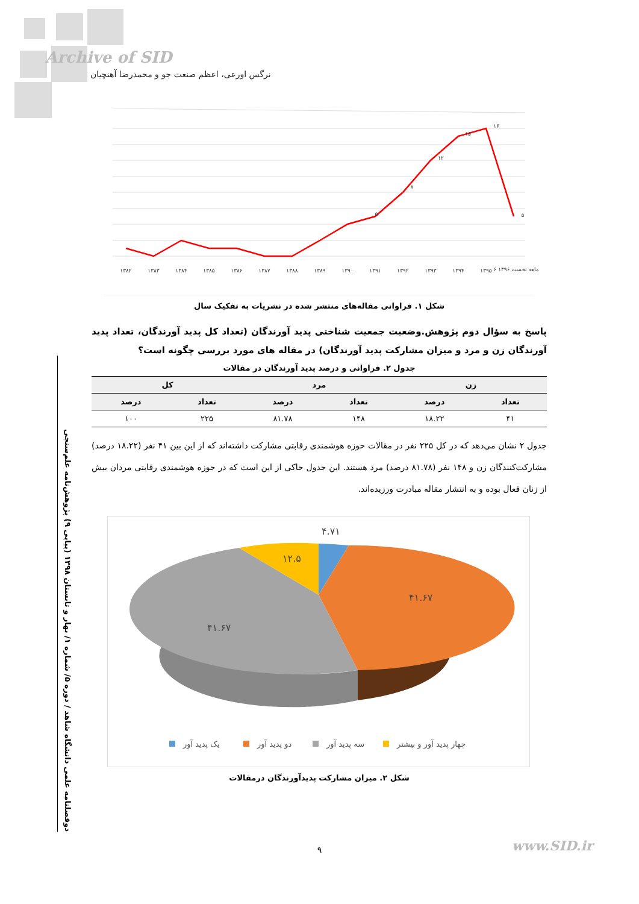Archive of SID
نرگس اورعی، اعظم صنعت جو و محمدرضا آهنچیان
دوفصلنامه علمی دانشگاه شاهد / دوره ۵/ شماره ۱/ بهار و تابستان ۱۳۹۸ (پیاپی ۹) پژوهش‌نامه علم‌سنجی
۱۳۸۲
۱۳۸۳
۱۳۸۴
۱۳۸۵
۱۳۸۶
۱۳۸۷
۱۳۸۸
۱۳۸۹
۱۳۹۰
۱۳۹۱
۱۳۹۲
۱۳۹۳
۱۳۹۴
۱۳۹۵
۶ ماهه نخست ۱۳۹۶
۵
۸
۱۲
۱۵
۱۶
۵
شکل ۱. فراوانی مقاله‌های منتشر شده در نشریات به تفکیک سال
پاسخ به سؤال دوم پژوهش.وضعیت جمعیت شناختی پدید آورندگان (تعداد کل پدید آورندگان، تعداد پدید آورندگان زن و مرد و میزان مشارکت پدید آورندگان) در مقاله های مورد بررسی چگونه است؟
جدول ۲. فراوانی و درصد پدید آورندگان در مقالات
| زن | | مرد | | کل | |
| --- | --- | --- | --- | --- | --- |
| تعداد | درصد | تعداد | درصد | تعداد | درصد |
| ۴۱ | ۱۸.۲۲ | ۱۴۸ | ۸۱.۷۸ | ۲۲۵ | ۱۰۰ |
جدول ۲ نشان می‌دهد که در کل ۲۲۵ نفر در مقالات حوزه هوشمندی رقابتی مشارکت داشته‌اند که از این بین ۴۱ نفر (۱۸.۲۲ درصد) مشارکت‌کنندگان زن و ۱۴۸ نفر (۸۱.۷۸ درصد) مرد هستند. این جدول حاکی از این است که در حوزه هوشمندی رقابتی مردان بیش از زنان فعال بوده و به انتشار مقاله مبادرت ورزیده‌اند.
۴.۷۱
۱۲.۵
۴۱.۶۷
۴۱.۶۷
یک پدید آور
دو پدید آور
سه پدید آور
چهار پدید آور و بیشتر
شکل ۲. میزان مشارکت پدیدآورندگان درمقالات
۹ www.SID.ir